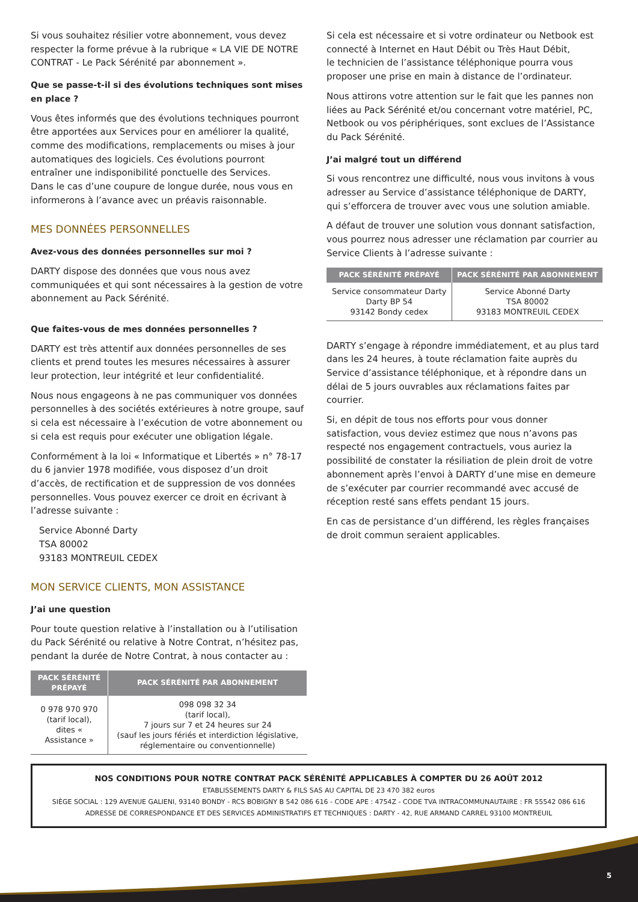Si vous souhaitez résilier votre abonnement, vous devez respecter la forme prévue à la rubrique « LA VIE DE NOTRE CONTRAT - Le Pack Sérénité par abonnement ».
Que se passe-t-il si des évolutions techniques sont mises en place ?
Vous êtes informés que des évolutions techniques pourront être apportées aux Services pour en améliorer la qualité, comme des modifications, remplacements ou mises à jour automatiques des logiciels. Ces évolutions pourront entraîner une indisponibilité ponctuelle des Services.
Dans le cas d’une coupure de longue durée, nous vous en informerons à l’avance avec un préavis raisonnable.
MES DONNÉES PERSONNELLES
Avez-vous des données personnelles sur moi ?
DARTY dispose des données que vous nous avez communiquées et qui sont nécessaires à la gestion de votre abonnement au Pack Sérénité.
Que faites-vous de mes données personnelles ?
DARTY est très attentif aux données personnelles de ses clients et prend toutes les mesures nécessaires à assurer leur protection, leur intégrité et leur confidentialité.
Nous nous engageons à ne pas communiquer vos données personnelles à des sociétés extérieures à notre groupe, sauf si cela est nécessaire à l’exécution de votre abonnement ou si cela est requis pour exécuter une obligation légale.
Conformément à la loi « Informatique et Libertés » n° 78-17 du 6 janvier 1978 modifiée, vous disposez d’un droit d’accès, de rectification et de suppression de vos données personnelles. Vous pouvez exercer ce droit en écrivant à l’adresse suivante :
Service Abonné Darty
TSA 80002
93183 MONTREUIL CEDEX
MON SERVICE CLIENTS, MON ASSISTANCE
J’ai une question
Pour toute question relative à l’installation ou à l’utilisation du Pack Sérénité ou relative à Notre Contrat, n’hésitez pas, pendant la durée de Notre Contrat, à nous contacter au :
| PACK SÉRÉNITÉ PRÉPAYÉ | PACK SÉRÉNITÉ PAR ABONNEMENT |
| --- | --- |
| 0 978 970 970 (tarif local), dites « Assistance » | 098 098 32 34 (tarif local), 7 jours sur 7 et 24 heures sur 24 (sauf les jours fériés et interdiction législative, réglementaire ou conventionnelle) |
Si cela est nécessaire et si votre ordinateur ou Netbook est connecté à Internet en Haut Débit ou Très Haut Débit,
le technicien de l’assistance téléphonique pourra vous proposer une prise en main à distance de l’ordinateur.
Nous attirons votre attention sur le fait que les pannes non liées au Pack Sérénité et/ou concernant votre matériel, PC, Netbook ou vos périphériques, sont exclues de l’Assistance du Pack Sérénité.
J’ai malgré tout un différend
Si vous rencontrez une difficulté, nous vous invitons à vous adresser au Service d’assistance téléphonique de DARTY, qui s’efforcera de trouver avec vous une solution amiable.
A défaut de trouver une solution vous donnant satisfaction, vous pourrez nous adresser une réclamation par courrier au Service Clients à l’adresse suivante :
| PACK SÉRÉNITÉ PRÉPAYÉ | PACK SÉRÉNITÉ PAR ABONNEMENT |
| --- | --- |
| Service consommateur Darty Darty BP 54 93142 Bondy cedex | Service Abonné Darty TSA 80002 93183 MONTREUIL CEDEX |
DARTY s’engage à répondre immédiatement, et au plus tard dans les 24 heures, à toute réclamation faite auprès du Service d’assistance téléphonique, et à répondre dans un délai de 5 jours ouvrables aux réclamations faites par courrier.
Si, en dépit de tous nos efforts pour vous donner satisfaction, vous deviez estimez que nous n’avons pas respecté nos engagement contractuels, vous auriez la possibilité de constater la résiliation de plein droit de votre abonnement après l’envoi à DARTY d’une mise en demeure de s’exécuter par courrier recommandé avec accusé de réception resté sans effets pendant 15 jours.
En cas de persistance d’un différend, les règles françaises de droit commun seraient applicables.
NOS CONDITIONS POUR NOTRE CONTRAT PACK SÉRÉNITÉ APPLICABLES À COMPTER DU 26 AOÛT 2012
ETABLISSEMENTS DARTY & FILS SAS AU CAPITAL DE 23 470 382 euros
SIÈGE SOCIAL : 129 AVENUE GALIENI, 93140 BONDY - RCS BOBIGNY B 542 086 616 - CODE APE : 4754Z - CODE TVA INTRACOMMUNAUTAIRE : FR 55542 086 616
ADRESSE DE CORRESPONDANCE ET DES SERVICES ADMINISTRATIFS ET TECHNIQUES : DARTY - 42, RUE ARMAND CARREL 93100 MONTREUIL
5